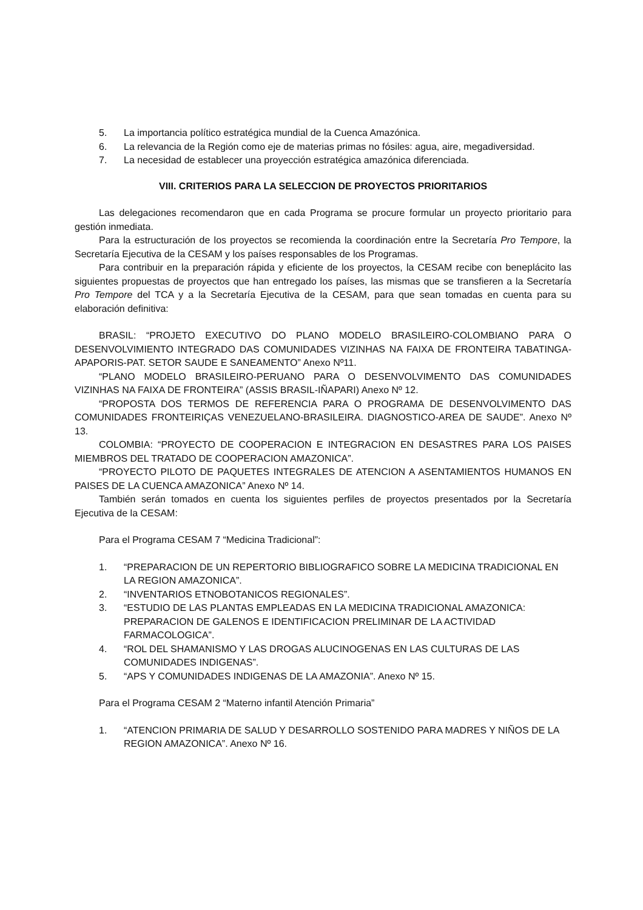5. La importancia político estratégica mundial de la Cuenca Amazónica.
6. La relevancia de la Región como eje de materias primas no fósiles: agua, aire, megadiversidad.
7. La necesidad de establecer una proyección estratégica amazónica diferenciada.
VIII. CRITERIOS PARA LA SELECCION DE PROYECTOS PRIORITARIOS
Las delegaciones recomendaron que en cada Programa se procure formular un proyecto prioritario para gestión inmediata.
Para la estructuración de los proyectos se recomienda la coordinación entre la Secretaría Pro Tempore, la Secretaría Ejecutiva de la CESAM y los países responsables de los Programas.
Para contribuir en la preparación rápida y eficiente de los proyectos, la CESAM recibe con beneplácito las siguientes propuestas de proyectos que han entregado los países, las mismas que se transfieren a la Secretaría Pro Tempore del TCA y a la Secretaría Ejecutiva de la CESAM, para que sean tomadas en cuenta para su elaboración definitiva:
BRASIL: “PROJETO EXECUTIVO DO PLANO MODELO BRASILEIRO-COLOMBIANO PARA O DESENVOLVIMIENTO INTEGRADO DAS COMUNIDADES VIZINHAS NA FAIXA DE FRONTEIRA TABATINGA-APAPORIS-PAT. SETOR SAUDE E SANEAMENTO” Anexo Nº11.
“PLANO MODELO BRASILEIRO-PERUANO PARA O DESENVOLVIMENTO DAS COMUNIDADES VIZINHAS NA FAIXA DE FRONTEIRA” (ASSIS BRASIL-IÑAPARI) Anexo Nº 12.
“PROPOSTA DOS TERMOS DE REFERENCIA PARA O PROGRAMA DE DESENVOLVIMENTO DAS COMUNIDADES FRONTEIRIÇAS VENEZUELANO-BRASILEIRA. DIAGNOSTICO-AREA DE SAUDE”. Anexo Nº 13.
COLOMBIA: “PROYECTO DE COOPERACION E INTEGRACION EN DESASTRES PARA LOS PAISES MIEMBROS DEL TRATADO DE COOPERACION AMAZONICA”.
“PROYECTO PILOTO DE PAQUETES INTEGRALES DE ATENCION A ASENTAMIENTOS HUMANOS EN PAISES DE LA CUENCA AMAZONICA” Anexo Nº 14.
También serán tomados en cuenta los siguientes perfiles de proyectos presentados por la Secretaría Ejecutiva de la CESAM:
Para el Programa CESAM 7 “Medicina Tradicional”:
1. “PREPARACION DE UN REPERTORIO BIBLIOGRAFICO SOBRE LA MEDICINA TRADICIONAL EN LA REGION AMAZONICA”.
2. “INVENTARIOS ETNOBOTANICOS REGIONALES”.
3. “ESTUDIO DE LAS PLANTAS EMPLEADAS EN LA MEDICINA TRADICIONAL AMAZONICA: PREPARACION DE GALENOS E IDENTIFICACION PRELIMINAR DE LA ACTIVIDAD FARMACOLOGICA”.
4. “ROL DEL SHAMANISMO Y LAS DROGAS ALUCINOGENAS EN LAS CULTURAS DE LAS COMUNIDADES INDIGENAS”.
5. “APS Y COMUNIDADES INDIGENAS DE LA AMAZONIA”. Anexo Nº 15.
Para el Programa CESAM 2 “Materno infantil Atención Primaria”
1. “ATENCION PRIMARIA DE SALUD Y DESARROLLO SOSTENIDO PARA MADRES Y NIÑOS DE LA REGION AMAZONICA”. Anexo Nº 16.